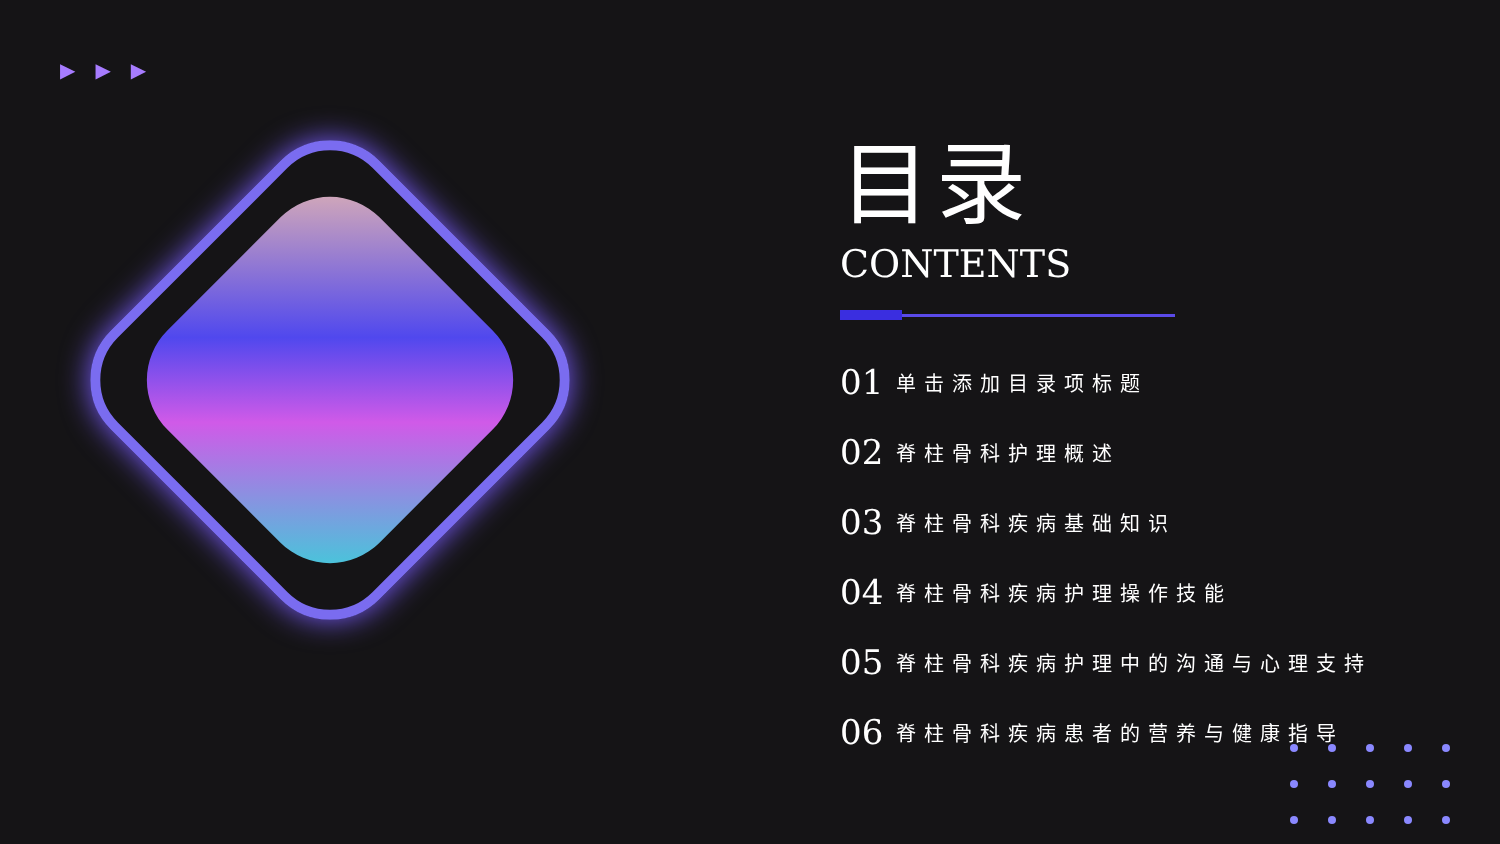▶▶▶
目录
CONTENTS
01 单击添加目录项标题
02 脊柱骨科护理概述
03 脊柱骨科疾病基础知识
04 脊柱骨科疾病护理操作技能
05 脊柱骨科疾病护理中的沟通与心理支持
06 脊柱骨科疾病患者的营养与健康指导